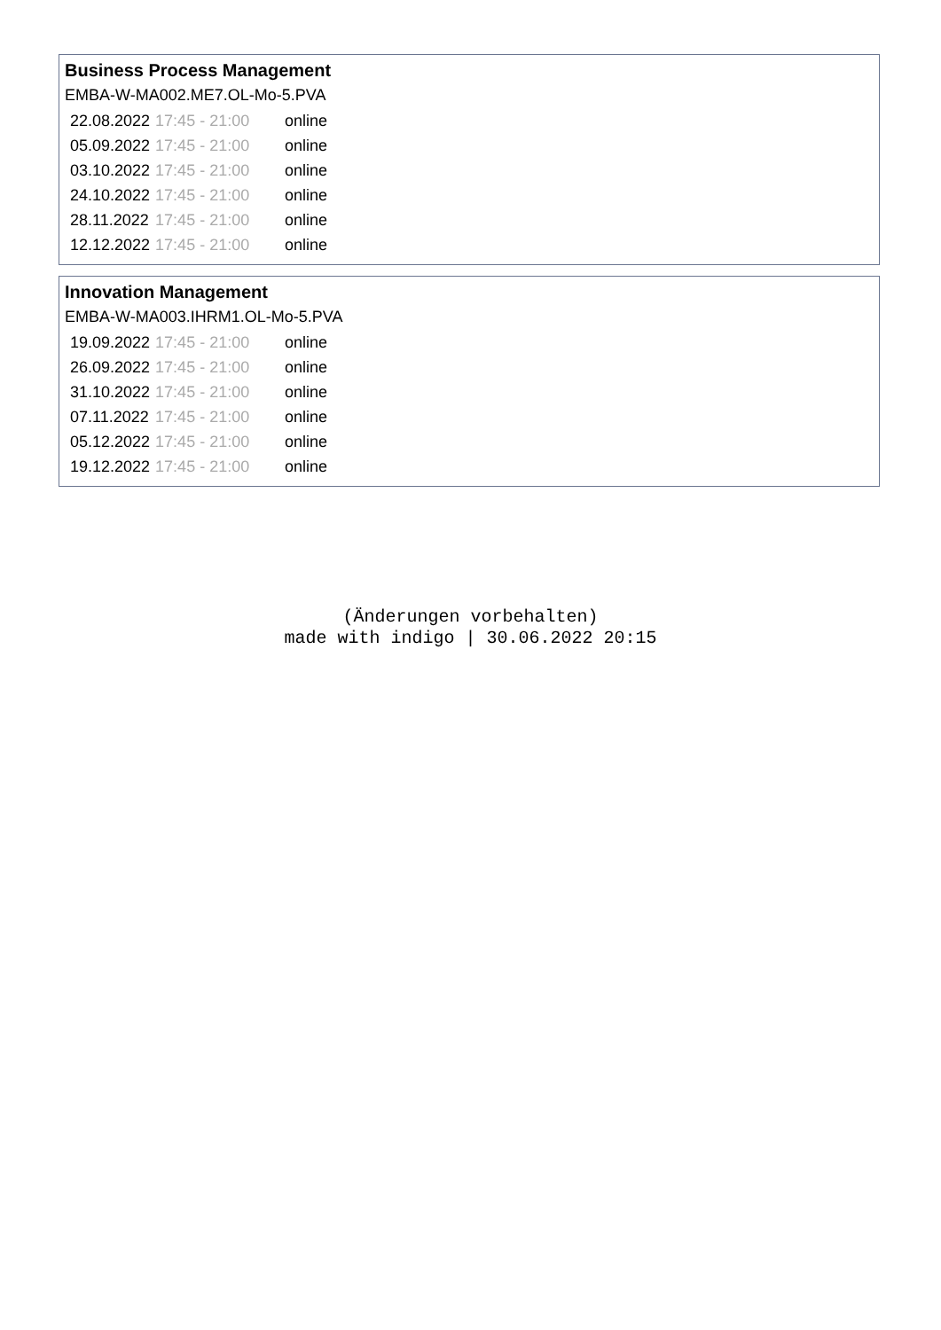Business Process Management
EMBA-W-MA002.ME7.OL-Mo-5.PVA
| 22.08.2022 | 17:45 - 21:00 | online |
| 05.09.2022 | 17:45 - 21:00 | online |
| 03.10.2022 | 17:45 - 21:00 | online |
| 24.10.2022 | 17:45 - 21:00 | online |
| 28.11.2022 | 17:45 - 21:00 | online |
| 12.12.2022 | 17:45 - 21:00 | online |
Innovation Management
EMBA-W-MA003.IHRM1.OL-Mo-5.PVA
| 19.09.2022 | 17:45 - 21:00 | online |
| 26.09.2022 | 17:45 - 21:00 | online |
| 31.10.2022 | 17:45 - 21:00 | online |
| 07.11.2022 | 17:45 - 21:00 | online |
| 05.12.2022 | 17:45 - 21:00 | online |
| 19.12.2022 | 17:45 - 21:00 | online |
(Änderungen vorbehalten)
made with indigo | 30.06.2022 20:15